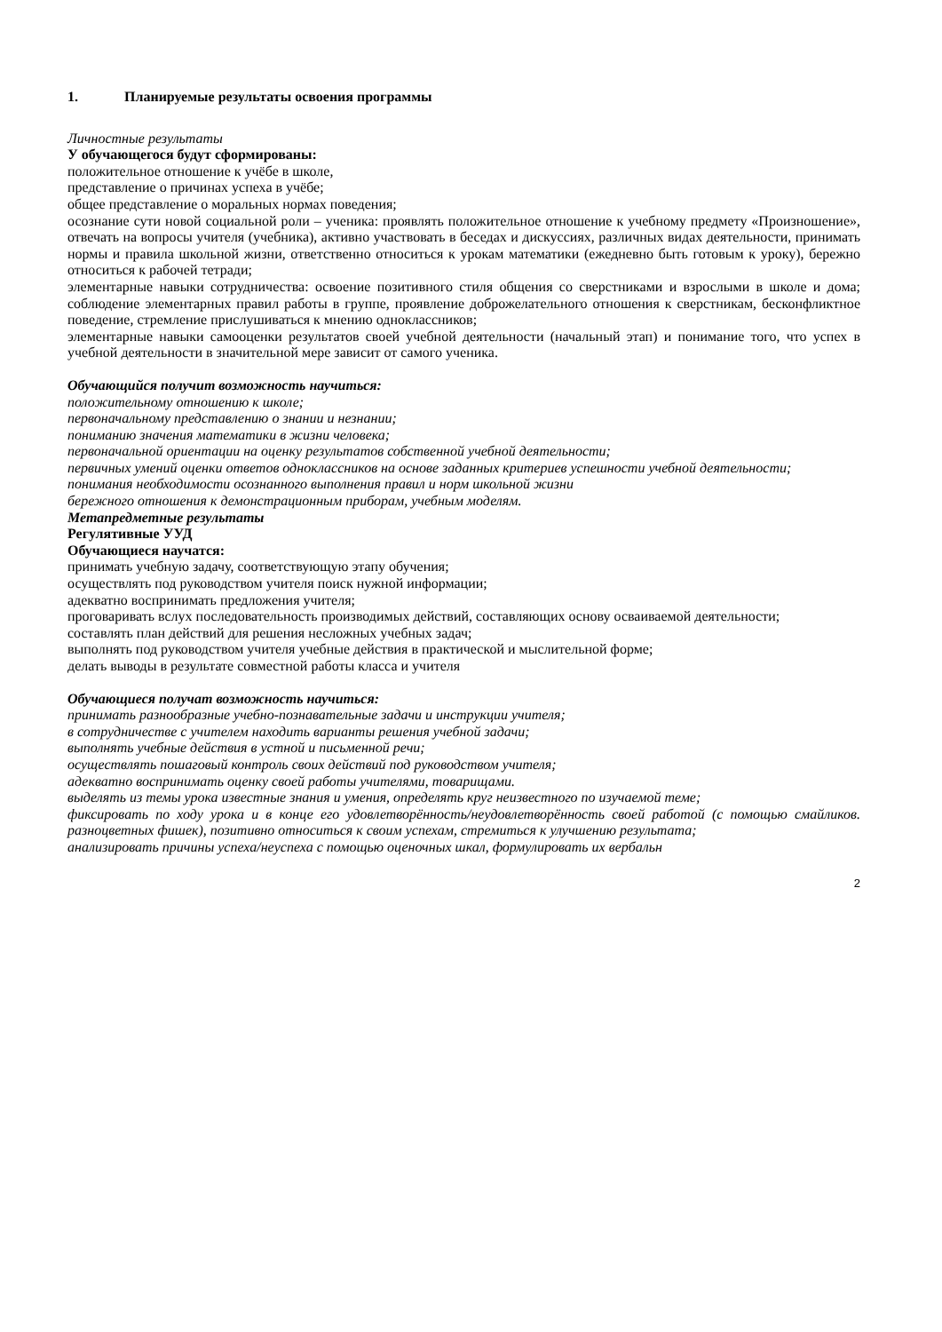1. Планируемые результаты освоения программы
Личностные результаты
У обучающегося будут сформированы:
положительное отношение к учёбе в школе,
представление о причинах успеха в учёбе;
общее представление о моральных нормах поведения;
осознание сути новой социальной роли – ученика: проявлять положительное отношение к учебному предмету «Произношение», отвечать на вопросы учителя (учебника), активно участвовать в беседах и дискуссиях, различных видах деятельности, принимать нормы и правила школьной жизни, ответственно относиться к урокам математики (ежедневно быть готовым к уроку), бережно относиться к рабочей тетради;
элементарные навыки сотрудничества: освоение позитивного стиля общения со сверстниками и взрослыми в школе и дома; соблюдение элементарных правил работы в группе, проявление доброжелательного отношения к сверстникам, бесконфликтное поведение, стремление прислушиваться к мнению одноклассников;
элементарные навыки самооценки результатов своей учебной деятельности (начальный этап) и понимание того, что успех в учебной деятельности в значительной мере зависит от самого ученика.
Обучающийся получит возможность научиться:
положительному отношению к школе;
первоначальному представлению о знании и незнании;
пониманию значения математики в жизни человека;
первоначальной ориентации на оценку результатов собственной учебной деятельности;
первичных умений оценки ответов одноклассников на основе заданных критериев успешности учебной деятельности;
понимания необходимости осознанного выполнения правил и норм школьной жизни
бережного отношения к демонстрационным приборам, учебным моделям.
Метапредметные результаты
Регулятивные УУД
Обучающиеся научатся:
принимать учебную задачу, соответствующую этапу обучения;
осуществлять под руководством учителя поиск нужной информации;
адекватно воспринимать предложения учителя;
проговаривать вслух последовательность производимых действий, составляющих основу осваиваемой деятельности;
составлять план действий для решения несложных учебных задач;
выполнять под руководством учителя учебные действия в практической и мыслительной форме;
делать выводы в результате совместной работы класса и учителя
Обучающиеся получат возможность научиться:
принимать разнообразные учебно-познавательные задачи и инструкции учителя;
в сотрудничестве с учителем находить варианты решения учебной задачи;
выполнять учебные действия в устной и письменной речи;
осуществлять пошаговый контроль своих действий под руководством учителя;
адекватно воспринимать оценку своей работы учителями, товарищами.
выделять из темы урока известные знания и умения, определять круг неизвестного по изучаемой теме;
фиксировать по ходу урока и в конце его удовлетворённость/неудовлетворённость своей работой (с помощью смайликов. разноцветных фишек), позитивно относиться к своим успехам, стремиться к улучшению результата;
анализировать причины успеха/неуспеха с помощью оценочных шкал, формулировать их вербальн
2